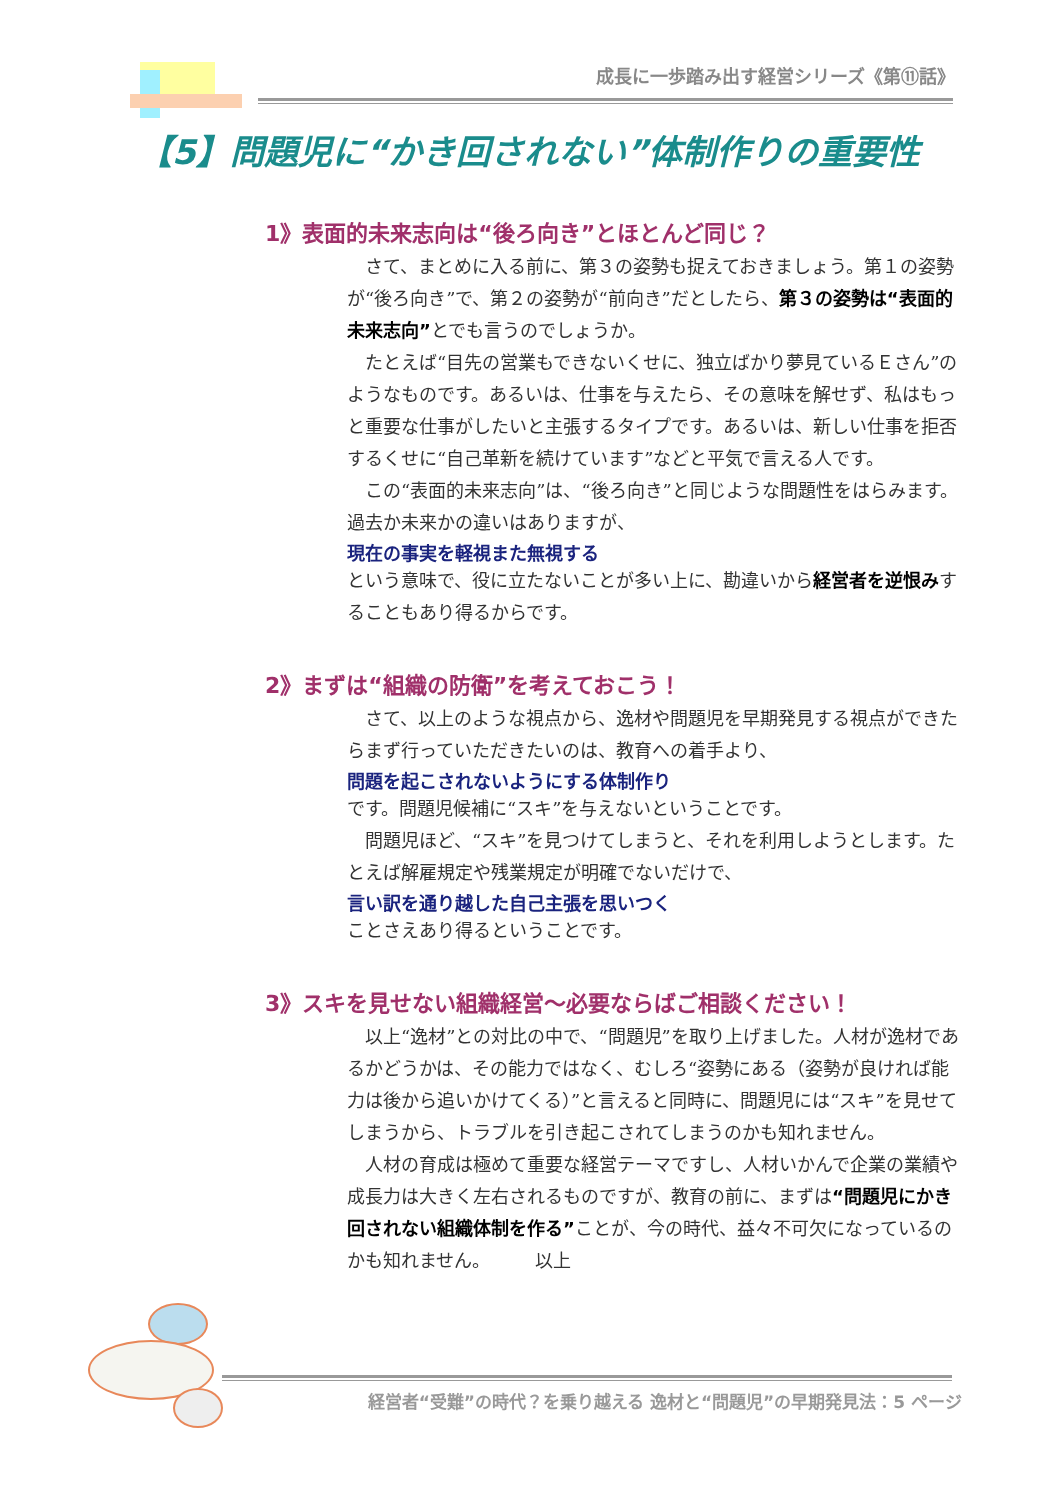成長に一歩踏み出す経営シリーズ《第⑪話》
【5】問題児に“かき回されない”体制作りの重要性
1》表面的未来志向は“後ろ向き”とほとんど同じ？
さて、まとめに入る前に、第３の姿勢も捉えておきましょう。第１の姿勢が“後ろ向き”で、第２の姿勢が“前向き”だとしたら、第３の姿勢は“表面的未来志向”とでも言うのでしょうか。
たとえば“目先の営業もできないくせに、独立ばかり夢見ているＥさん”のようなものです。あるいは、仕事を与えたら、その意味を解せず、私はもっと重要な仕事がしたいと主張するタイプです。あるいは、新しい仕事を拒否するくせに“自己革新を続けています”などと平気で言える人です。
この“表面的未来志向”は、“後ろ向き”と同じような問題性をはらみます。過去か未来かの違いはありますが、
現在の事実を軽視また無視する
という意味で、役に立たないことが多い上に、勘違いから経営者を逆恨みすることもあり得るからです。
2》まずは“組織の防衛”を考えておこう！
さて、以上のような視点から、逸材や問題児を早期発見する視点ができたらまず行っていただきたいのは、教育への着手より、
問題を起こされないようにする体制作り
です。問題児候補に“スキ”を与えないということです。
問題児ほど、“スキ”を見つけてしまうと、それを利用しようとします。たとえば解雇規定や残業規定が明確でないだけで、
言い訳を通り越した自己主張を思いつく
ことさえあり得るということです。
3》スキを見せない組織経営～必要ならばご相談ください！
以上“逸材”との対比の中で、“問題児”を取り上げました。人材が逸材であるかどうかは、その能力ではなく、むしろ“姿勢にある（姿勢が良ければ能力は後から追いかけてくる）”と言えると同時に、問題児には“スキ”を見せてしまうから、トラブルを引き起こされてしまうのかも知れません。
人材の育成は極めて重要な経営テーマですし、人材いかんで企業の業績や成長力は大きく左右されるものですが、教育の前に、まずは“問題児にかき回されない組織体制を作る”ことが、今の時代、益々不可欠になっているのかも知れません。　　　以上
経営者“受難”の時代？を乗り越える 逸材と“問題児”の早期発見法：5 ページ